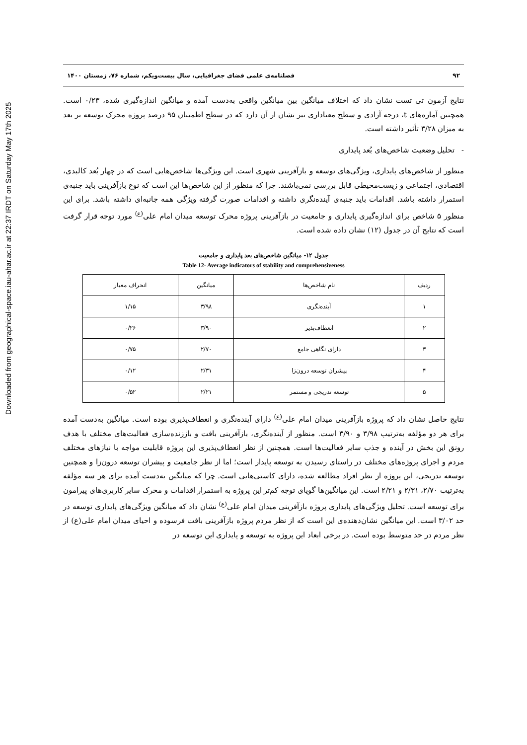Downloaded from geographical-space.iau-ahar.ac.ir at 22:37 IRDT on Saturday May 17th 2025
۹۲ فصلنامه‌ی علمی فضای جغرافیایی، سال بیست‌ویکم، شماره ۷۶، زمستان ۱۴۰۰
نتایج آزمون تی تست نشان داد که اختلاف میانگین بین میانگین واقعی به‌دست آمده و میانگین اندازه‌گیری شده، ۰/۲۳ است. همچنین آماره‌های t، درجه آزادی و سطح معناداری نیز نشان از آن دارد که در سطح اطمینان ۹۵ درصد پروژه محرک توسعه بر بعد به میزان ۳/۲۸ تأثیر داشته است.
- تحلیل وضعیت شاخص‌های بُعد پایداری
منظور از شاخص‌های پایداری، ویژگی‌های توسعه و بازآفرینی شهری است. این ویژگی‌ها شاخص‌هایی است که در چهار بُعد کالبدی، اقتصادی، اجتماعی و زیست‌محیطی قابل بررسی نمی‌باشند. چرا که منظور از این شاخص‌ها این است که نوع بازآفرینی باید جنبه‌ی استمرار داشته باشد. اقدامات باید جنبه‌ی آینده‌نگری داشته و اقدامات صورت گرفته ویژگی همه جانبه‌ای داشته باشد. برای این منظور ۵ شاخص برای اندازه‌گیری پایداری و جامعیت در بازآفرینی پروژه محرک توسعه میدان امام علی<sup>(ع)</sup> مورد توجه قرار گرفت است که نتایج آن در جدول (۱۲) نشان داده شده است.
جدول ۱۲- میانگین شاخص‌های بعد پایداری و جامعیت
Table 12- Average indicators of stability and comprehensiveness
| ردیف | نام شاخص‌ها | میانگین | انحراف معیار |
| --- | --- | --- | --- |
| ۱ | آینده‌نگری | ۳/۹۸ | ۱/۱۵ |
| ۲ | انعطاف‌پذیر | ۳/۹۰ | ۰/۲۶ |
| ۳ | دارای نگاهی جامع | ۲/۷۰ | ۰/۷۵ |
| ۴ | پیشران توسعه درون‌زا | ۲/۳۱ | ۰/۱۲ |
| ۵ | توسعه تدریجی و مستمر | ۲/۲۱ | ۰/۵۲ |
نتایج حاصل نشان داد که پروژه بازآفرینی میدان امام علی<sup>(ع)</sup> دارای آینده‌نگری و انعطاف‌پذیری بوده است. میانگین به‌دست آمده برای هر دو مؤلفه به‌ترتیب ۳/۹۸ و ۳/۹۰ است. منظور از آینده‌نگری، بازآفرینی بافت و باززنده‌سازی فعالیت‌های مختلف با هدف رونق این بخش در آینده و جذب سایر فعالیت‌ها است. همچنین از نظر انعطاف‌پذیری این پروژه قابلیت مواجه با نیازهای مختلف مردم و اجرای پروژه‌های مختلف در راستای رسیدن به توسعه پایدار است؛ اما از نظر جامعیت و پیشران توسعه درون‌زا و همچنین توسعه تدریجی، این پروژه از نظر افراد مطالعه شده، دارای کاستی‌هایی است. چرا که میانگین به‌دست آمده برای هر سه مؤلفه به‌ترتیب ۲/۷۰، ۲/۳۱ و ۲/۲۱ است. این میانگین‌ها گویای توجه کم‌تر این پروژه به استمرار اقدامات و محرک سایر کاربری‌های پیرامون برای توسعه است. تحلیل ویژگی‌های پایداری پروژه بازآفرینی میدان امام علی<sup>(ع)</sup> نشان داد که میانگین ویژگی‌های پایداری توسعه در حد ۳/۰۲ است. این میانگین نشان‌دهنده‌ی این است که از نظر مردم پروژه بازآفرینی بافت فرسوده و احیای میدان امام علی(ع) از نظر مردم در حد متوسط بوده است. در برخی ابعاد این پروژه به توسعه و پایداری این توسعه در